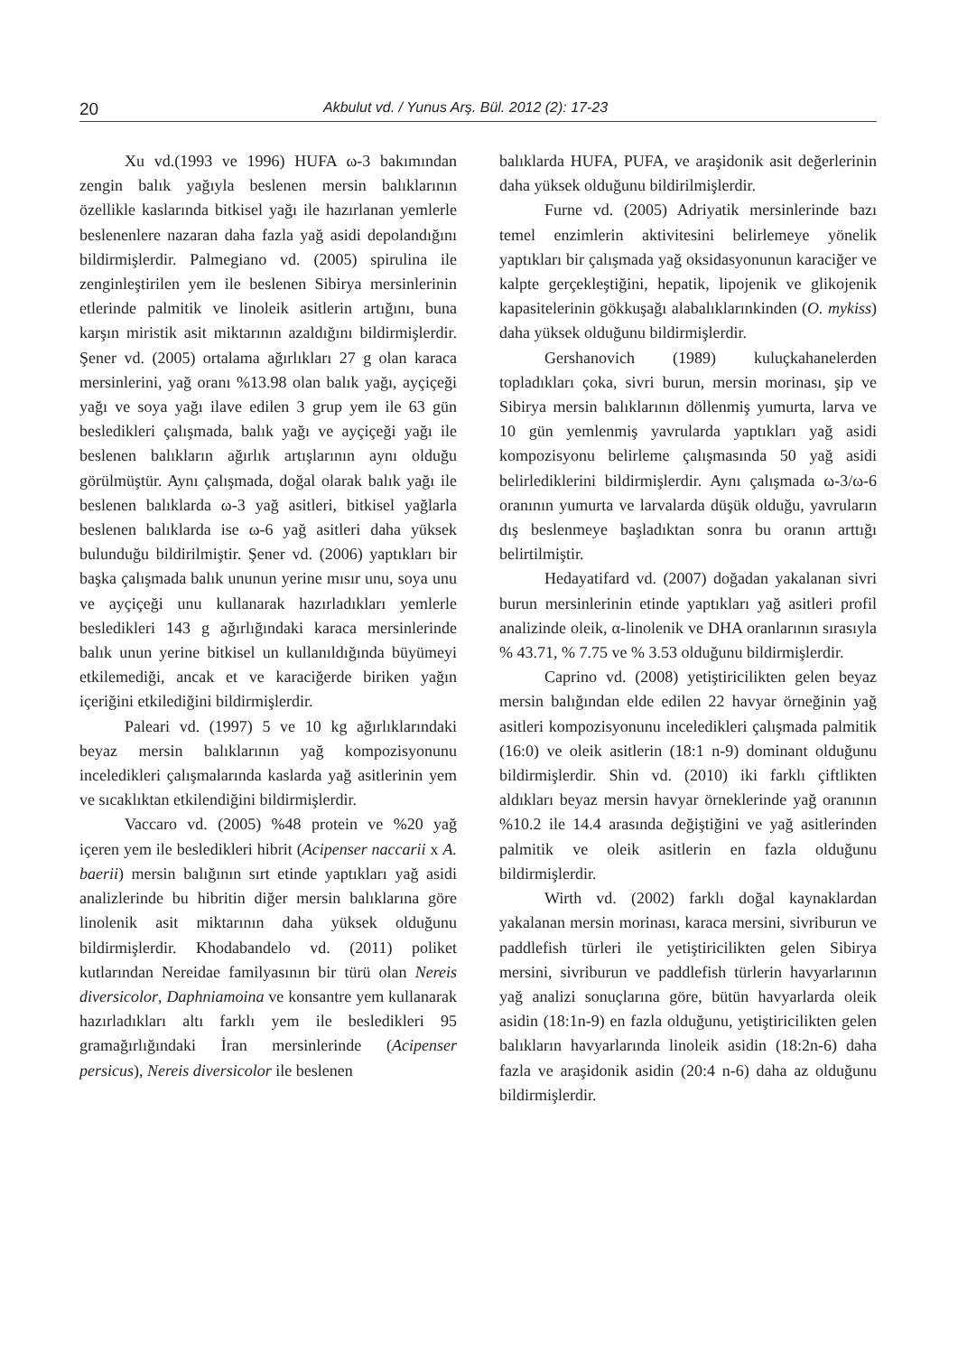20 Akbulut vd. / Yunus Arş. Bül. 2012 (2): 17-23
Xu vd.(1993 ve 1996) HUFA ω-3 bakımından zengin balık yağıyla beslenen mersin balıklarının özellikle kaslarında bitkisel yağı ile hazırlanan yemlerle beslenenlere nazaran daha fazla yağ asidi depolandığını bildirmişlerdir. Palmegiano vd. (2005) spirulina ile zenginleştirilen yem ile beslenen Sibirya mersinlerinin etlerinde palmitik ve linoleik asitlerin artığını, buna karşın miristik asit miktarının azaldığını bildirmişlerdir. Şener vd. (2005) ortalama ağırlıkları 27 g olan karaca mersinlerini, yağ oranı %13.98 olan balık yağı, ayçiçeği yağı ve soya yağı ilave edilen 3 grup yem ile 63 gün besledikleri çalışmada, balık yağı ve ayçiçeği yağı ile beslenen balıkların ağırlık artışlarının aynı olduğu görülmüştür. Aynı çalışmada, doğal olarak balık yağı ile beslenen balıklarda ω-3 yağ asitleri, bitkisel yağlarla beslenen balıklarda ise ω-6 yağ asitleri daha yüksek bulunduğu bildirilmiştir. Şener vd. (2006) yaptıkları bir başka çalışmada balık ununun yerine mısır unu, soya unu ve ayçiçeği unu kullanarak hazırladıkları yemlerle besledikleri 143 g ağırlığındaki karaca mersinlerinde balık unun yerine bitkisel un kullanıldığında büyümeyi etkilemediği, ancak et ve karaciğerde biriken yağın içeriğini etkilediğini bildirmişlerdir.
Paleari vd. (1997) 5 ve 10 kg ağırlıklarındaki beyaz mersin balıklarının yağ kompozisyonunu inceledikleri çalışmalarında kaslarda yağ asitlerinin yem ve sıcaklıktan etkilendiğini bildirmişlerdir.
Vaccaro vd. (2005) %48 protein ve %20 yağ içeren yem ile besledikleri hibrit (Acipenser naccarii x A. baerii) mersin balığının sırt etinde yaptıkları yağ asidi analizlerinde bu hibritin diğer mersin balıklarına göre linolenik asit miktarının daha yüksek olduğunu bildirmişlerdir. Khodabandelo vd. (2011) poliket kutlarından Nereidae familyasının bir türü olan Nereis diversicolor, Daphniamoina ve konsantre yem kullanarak hazırladıkları altı farklı yem ile besledikleri 95 gramağırlığındaki İran mersinlerinde (Acipenser persicus), Nereis diversicolor ile beslenen
balıklarda HUFA, PUFA, ve araşidonik asit değerlerinin daha yüksek olduğunu bildirilmişlerdir.
Furne vd. (2005) Adriyatik mersinlerinde bazı temel enzimlerin aktivitesini belirlemeye yönelik yaptıkları bir çalışmada yağ oksidasyonunun karaciğer ve kalpte gerçekleştiğini, hepatik, lipojenik ve glikojenik kapasitelerinin gökkuşağı alabalıklarınkinden (O. mykiss) daha yüksek olduğunu bildirmişlerdir.
Gershanovich (1989) kuluçkahanelerden topladıkları çoka, sivri burun, mersin morinası, şip ve Sibirya mersin balıklarının döllenmiş yumurta, larva ve 10 gün yemlenmiş yavrularda yaptıkları yağ asidi kompozisyonu belirleme çalışmasında 50 yağ asidi belirlediklerini bildirmişlerdir. Aynı çalışmada ω-3/ω-6 oranının yumurta ve larvalarda düşük olduğu, yavruların dış beslenmeye başladıktan sonra bu oranın arttığı belirtilmiştir.
Hedayatifard vd. (2007) doğadan yakalanan sivri burun mersinlerinin etinde yaptıkları yağ asitleri profil analizinde oleik, α-linolenik ve DHA oranlarının sırasıyla % 43.71, % 7.75 ve % 3.53 olduğunu bildirmişlerdir.
Caprino vd. (2008) yetiştiricilikten gelen beyaz mersin balığından elde edilen 22 havyar örneğinin yağ asitleri kompozisyonunu inceledikleri çalışmada palmitik (16:0) ve oleik asitlerin (18:1 n-9) dominant olduğunu bildirmişlerdir. Shin vd. (2010) iki farklı çiftlikten aldıkları beyaz mersin havyar örneklerinde yağ oranının %10.2 ile 14.4 arasında değiştiğini ve yağ asitlerinden palmitik ve oleik asitlerin en fazla olduğunu bildirmişlerdir.
Wirth vd. (2002) farklı doğal kaynaklardan yakalanan mersin morinası, karaca mersini, sivriburun ve paddlefish türleri ile yetiştiricilikten gelen Sibirya mersini, sivriburun ve paddlefish türlerin havyarlarının yağ analizi sonuçlarına göre, bütün havyarlarda oleik asidin (18:1n-9) en fazla olduğunu, yetiştiricilikten gelen balıkların havyarlarında linoleik asidin (18:2n-6) daha fazla ve araşidonik asidin (20:4 n-6) daha az olduğunu bildirmişlerdir.